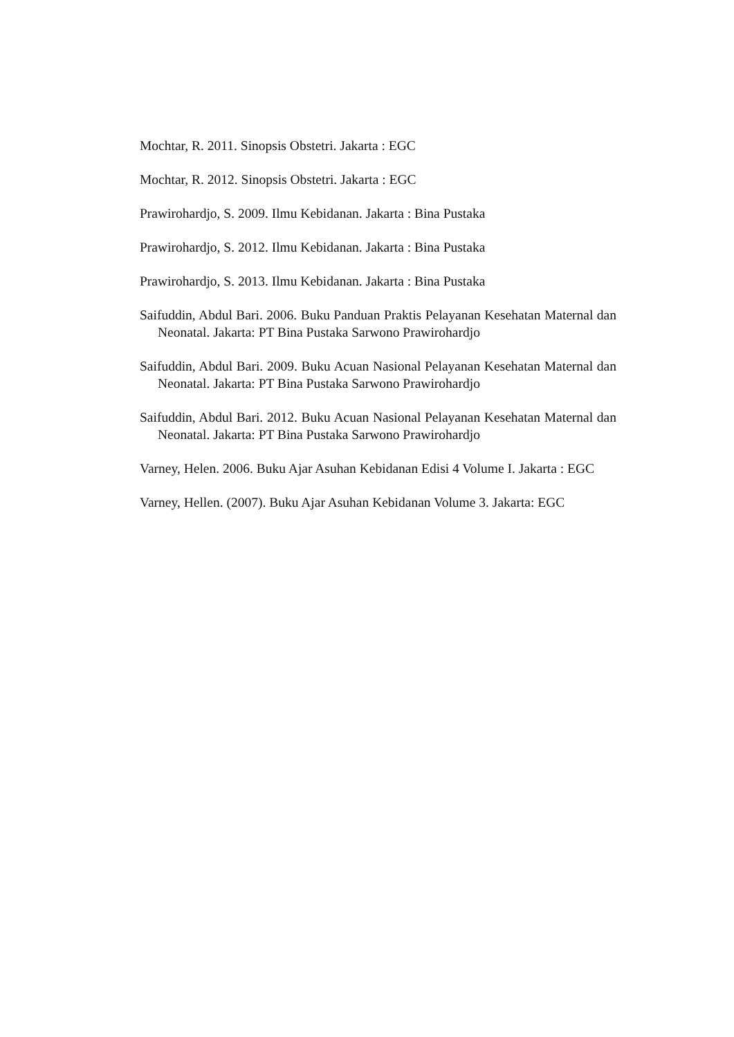Mochtar, R. 2011. Sinopsis Obstetri. Jakarta : EGC
Mochtar, R. 2012. Sinopsis Obstetri. Jakarta : EGC
Prawirohardjo, S. 2009. Ilmu Kebidanan. Jakarta : Bina Pustaka
Prawirohardjo, S. 2012. Ilmu Kebidanan. Jakarta : Bina Pustaka
Prawirohardjo, S. 2013. Ilmu Kebidanan. Jakarta : Bina Pustaka
Saifuddin, Abdul Bari. 2006. Buku Panduan Praktis Pelayanan Kesehatan Maternal dan Neonatal. Jakarta: PT Bina Pustaka Sarwono Prawirohardjo
Saifuddin, Abdul Bari. 2009. Buku Acuan Nasional Pelayanan Kesehatan Maternal dan Neonatal. Jakarta: PT Bina Pustaka Sarwono Prawirohardjo
Saifuddin, Abdul Bari. 2012. Buku Acuan Nasional Pelayanan Kesehatan Maternal dan Neonatal. Jakarta: PT Bina Pustaka Sarwono Prawirohardjo
Varney, Helen. 2006. Buku Ajar Asuhan Kebidanan Edisi 4 Volume I. Jakarta : EGC
Varney, Hellen. (2007). Buku Ajar Asuhan Kebidanan Volume 3. Jakarta: EGC